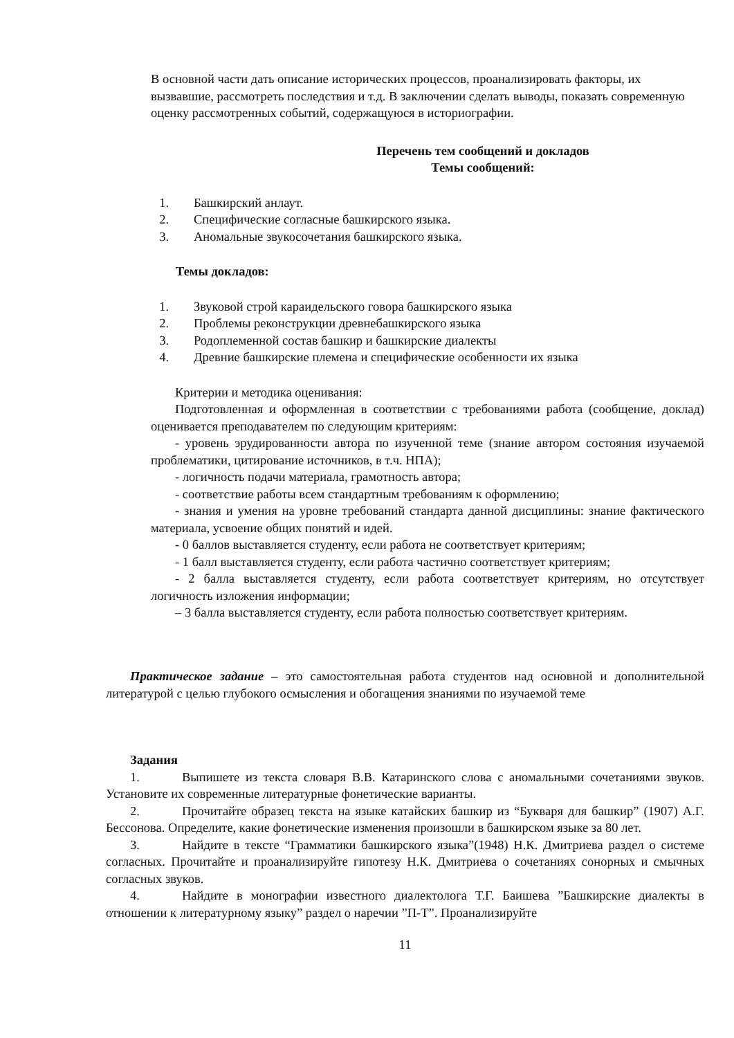В основной части дать описание исторических процессов, проанализировать факторы, их вызвавшие, рассмотреть последствия и т.д. В заключении сделать выводы, показать современную оценку рассмотренных событий, содержащуюся в историографии.
Перечень тем сообщений и докладов
Темы сообщений:
1. Башкирский анлаут.
2. Специфические согласные башкирского языка.
3. Аномальные звукосочетания башкирского языка.
Темы докладов:
1. Звуковой строй караидельского говора башкирского языка
2. Проблемы реконструкции древнебашкирского языка
3. Родоплеменной состав башкир и башкирские диалекты
4. Древние башкирские племена и специфические особенности их языка
Критерии и методика оценивания:
Подготовленная и оформленная в соответствии с требованиями работа (сообщение, доклад) оценивается преподавателем по следующим критериям:
- уровень эрудированности автора по изученной теме (знание автором состояния изучаемой проблематики, цитирование источников, в т.ч. НПА);
- логичность подачи материала, грамотность автора;
- соответствие работы всем стандартным требованиям к оформлению;
- знания и умения на уровне требований стандарта данной дисциплины: знание фактического материала, усвоение общих понятий и идей.
- 0 баллов выставляется студенту, если работа не соответствует критериям;
- 1 балл выставляется студенту, если работа частично соответствует критериям;
- 2 балла выставляется студенту, если работа соответствует критериям, но отсутствует логичность изложения информации;
– 3 балла выставляется студенту, если работа полностью соответствует критериям.
Практическое задание – это самостоятельная работа студентов над основной и дополнительной литературой с целью глубокого осмысления и обогащения знаниями по изучаемой теме
Задания
1. Выпишете из текста словаря В.В. Катаринского слова с аномальными сочетаниями звуков. Установите их современные литературные фонетические варианты.
2. Прочитайте образец текста на языке катайских башкир из “Букваря для башкир” (1907) А.Г. Бессонова. Определите, какие фонетические изменения произошли в башкирском языке за 80 лет.
3. Найдите в тексте “Грамматики башкирского языка”(1948) Н.К. Дмитриева раздел о системе согласных. Прочитайте и проанализируйте гипотезу Н.К. Дмитриева о сочетаниях сонорных и смычных согласных звуков.
4. Найдите в монографии известного диалектолога Т.Г. Баишева ”Башкирские диалекты в отношении к литературному языку” раздел о наречии ”П-Т”. Проанализируйте
11